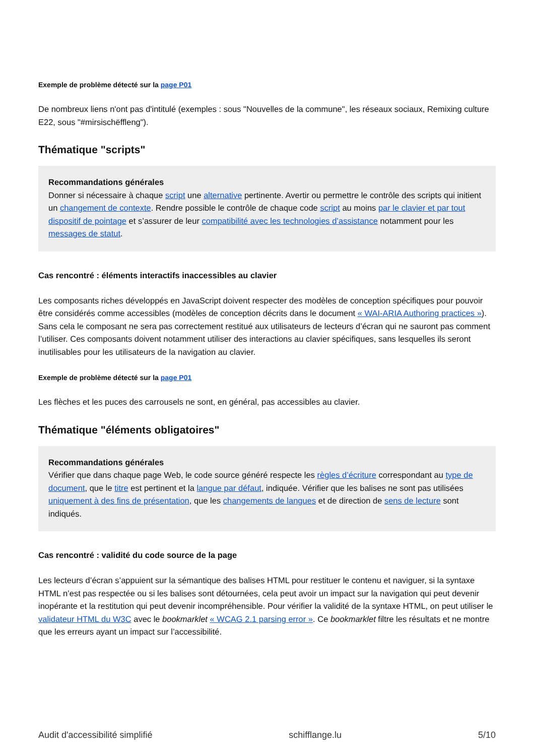Exemple de problème détecté sur la page P01
De nombreux liens n'ont pas d'intitulé (exemples : sous "Nouvelles de la commune", les réseaux sociaux, Remixing culture E22, sous "#mirsischëffleng").
Thématique "scripts"
Recommandations générales
Donner si nécessaire à chaque script une alternative pertinente. Avertir ou permettre le contrôle des scripts qui initient un changement de contexte. Rendre possible le contrôle de chaque code script au moins par le clavier et par tout dispositif de pointage et s’assurer de leur compatibilité avec les technologies d’assistance notamment pour les messages de statut.
Cas rencontré : éléments interactifs inaccessibles au clavier
Les composants riches développés en JavaScript doivent respecter des modèles de conception spécifiques pour pouvoir être considérés comme accessibles (modèles de conception décrits dans le document « WAI-ARIA Authoring practices »). Sans cela le composant ne sera pas correctement restitué aux utilisateurs de lecteurs d’écran qui ne sauront pas comment l’utiliser. Ces composants doivent notamment utiliser des interactions au clavier spécifiques, sans lesquelles ils seront inutilisables pour les utilisateurs de la navigation au clavier.
Exemple de problème détecté sur la page P01
Les flèches et les puces des carrousels ne sont, en général, pas accessibles au clavier.
Thématique "éléments obligatoires"
Recommandations générales
Vérifier que dans chaque page Web, le code source généré respecte les règles d’écriture correspondant au type de document, que le titre est pertinent et la langue par défaut, indiquée. Vérifier que les balises ne sont pas utilisées uniquement à des fins de présentation, que les changements de langues et de direction de sens de lecture sont indiqués.
Cas rencontré : validité du code source de la page
Les lecteurs d’écran s’appuient sur la sémantique des balises HTML pour restituer le contenu et naviguer, si la syntaxe HTML n’est pas respectée ou si les balises sont détournées, cela peut avoir un impact sur la navigation qui peut devenir inopérante et la restitution qui peut devenir incompréhensible. Pour vérifier la validité de la syntaxe HTML, on peut utiliser le validateur HTML du W3C avec le bookmarklet « WCAG 2.1 parsing error ». Ce bookmarklet filtre les résultats et ne montre que les erreurs ayant un impact sur l’accessibilité.
Audit d'accessibilité simplifié schifflange.lu 5/10